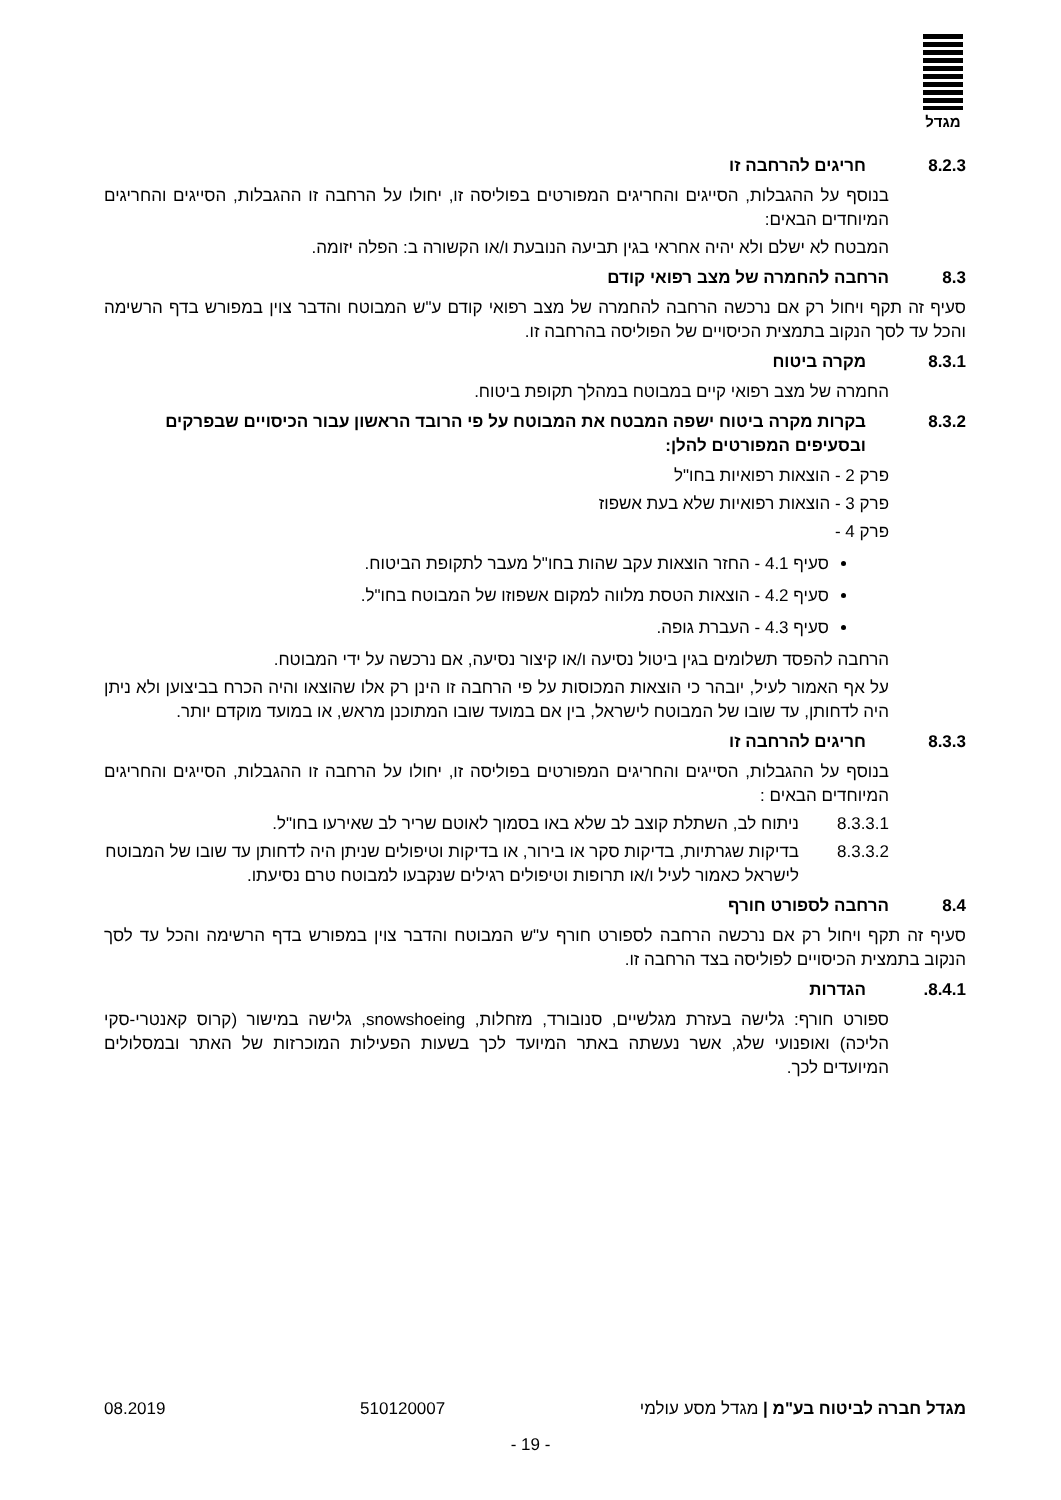מגדל
8.2.3 חריגים להרחבה זו
בנוסף על ההגבלות, הסייגים והחריגים המפורטים בפוליסה זו, יחולו על הרחבה זו ההגבלות, הסייגים והחריגים המיוחדים הבאים:
המבטח לא ישלם ולא יהיה אחראי בגין תביעה הנובעת ו/או הקשורה ב: הפלה יזומה.
8.3 הרחבה להחמרה של מצב רפואי קודם
סעיף זה תקף ויחול רק אם נרכשה הרחבה להחמרה של מצב רפואי קודם ע"ש המבוטח והדבר צוין במפורש בדף הרשימה והכל עד לסך הנקוב בתמצית הכיסויים של הפוליסה בהרחבה זו.
8.3.1 מקרה ביטוח
החמרה של מצב רפואי קיים במבוטח במהלך תקופת ביטוח.
8.3.2 בקרות מקרה ביטוח ישפה המבטח את המבוטח על פי הרובד הראשון עבור הכיסויים שבפרקים ובסעיפים המפורטים להלן:
פרק 2 - הוצאות רפואיות בחו"ל
פרק 3 - הוצאות רפואיות שלא בעת אשפוז
פרק 4 -
סעיף 4.1 - החזר הוצאות עקב שהות בחו"ל מעבר לתקופת הביטוח.
סעיף 4.2 - הוצאות הטסת מלווה למקום אשפוזו של המבוטח בחו"ל.
סעיף 4.3 - העברת גופה.
הרחבה להפסד תשלומים בגין ביטול נסיעה ו/או קיצור נסיעה, אם נרכשה על ידי המבוטח.
על אף האמור לעיל, יובהר כי הוצאות המכוסות על פי הרחבה זו הינן רק אלו שהוצאו והיה הכרח בביצוען ולא ניתן היה לדחותן, עד שובו של המבוטח לישראל, בין אם במועד שובו המתוכנן מראש, או במועד מוקדם יותר.
8.3.3 חריגים להרחבה זו
בנוסף על ההגבלות, הסייגים והחריגים המפורטים בפוליסה זו, יחולו על הרחבה זו ההגבלות, הסייגים והחריגים המיוחדים הבאים :
8.3.3.1 ניתוח לב, השתלת קוצב לב שלא באו בסמוך לאוטם שריר לב שאירעו בחו"ל.
8.3.3.2 בדיקות שגרתיות, בדיקות סקר או בירור, או בדיקות וטיפולים שניתן היה לדחותן עד שובו של המבוטח לישראל כאמור לעיל ו/או תרופות וטיפולים רגילים שנקבעו למבוטח טרם נסיעתו.
8.4 הרחבה לספורט חורף
סעיף זה תקף ויחול רק אם נרכשה הרחבה לספורט חורף ע"ש המבוטח והדבר צוין במפורש בדף הרשימה והכל עד לסך הנקוב בתמצית הכיסויים לפוליסה בצד הרחבה זו.
.8.4.1 הגדרות
ספורט חורף: גלישה בעזרת מגלשיים, סנובורד, מזחלות, snowshoeing, גלישה במישור (קרוס קאנטרי-סקי הליכה) ואופנועי שלג, אשר נעשתה באתר המיועד לכך בשעות הפעילות המוכרזות של האתר ובמסלולים המיועדים לכך.
מגדל חברה לביטוח בע"מ | מגדל מסע עולמי 510120007 08.2019
- 19 -